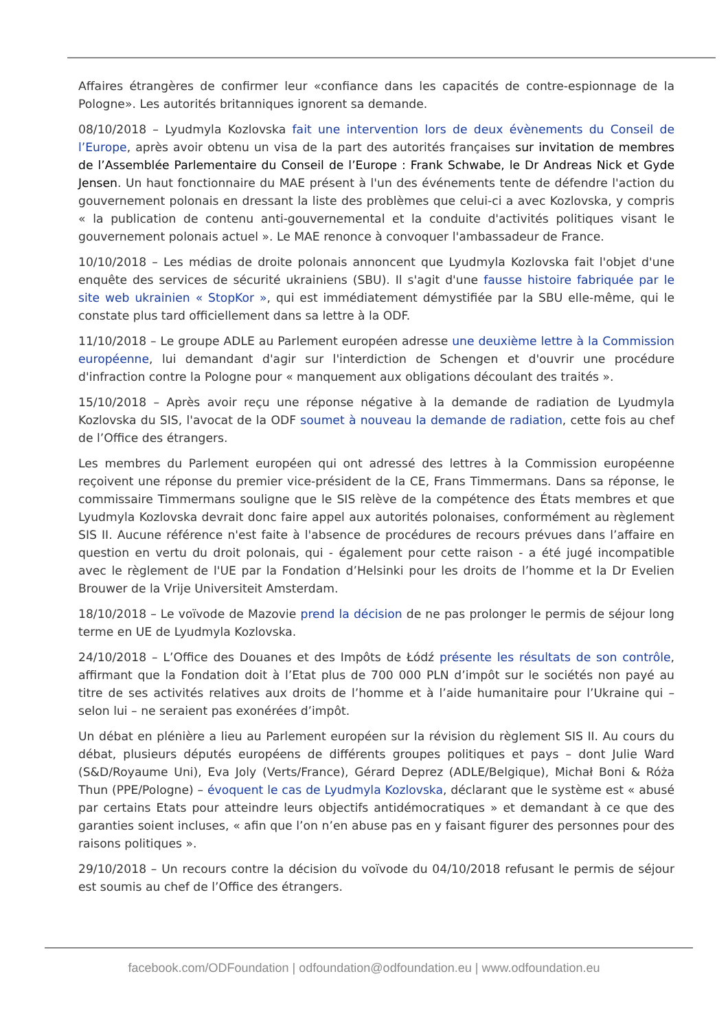Affaires étrangères de confirmer leur «confiance dans les capacités de contre-espionnage de la Pologne». Les autorités britanniques ignorent sa demande.
08/10/2018 – Lyudmyla Kozlovska fait une intervention lors de deux évènements du Conseil de l’Europe, après avoir obtenu un visa de la part des autorités françaises sur invitation de membres de l’Assemblée Parlementaire du Conseil de l’Europe : Frank Schwabe, le Dr Andreas Nick et Gyde Jensen. Un haut fonctionnaire du MAE présent à l'un des événements tente de défendre l'action du gouvernement polonais en dressant la liste des problèmes que celui-ci a avec Kozlovska, y compris « la publication de contenu anti-gouvernemental et la conduite d'activités politiques visant le gouvernement polonais actuel ». Le MAE renonce à convoquer l'ambassadeur de France.
10/10/2018 – Les médias de droite polonais annoncent que Lyudmyla Kozlovska fait l'objet d'une enquête des services de sécurité ukrainiens (SBU). Il s'agit d'une fausse histoire fabriquée par le site web ukrainien « StopKor », qui est immédiatement démystifiée par la SBU elle-même, qui le constate plus tard officiellement dans sa lettre à la ODF.
11/10/2018 – Le groupe ADLE au Parlement européen adresse une deuxième lettre à la Commission européenne, lui demandant d'agir sur l'interdiction de Schengen et d'ouvrir une procédure d'infraction contre la Pologne pour « manquement aux obligations découlant des traités ».
15/10/2018 – Après avoir reçu une réponse négative à la demande de radiation de Lyudmyla Kozlovska du SIS, l'avocat de la ODF soumet à nouveau la demande de radiation, cette fois au chef de l’Office des étrangers.
Les membres du Parlement européen qui ont adressé des lettres à la Commission européenne reçoivent une réponse du premier vice-président de la CE, Frans Timmermans. Dans sa réponse, le commissaire Timmermans souligne que le SIS relève de la compétence des États membres et que Lyudmyla Kozlovska devrait donc faire appel aux autorités polonaises, conformément au règlement SIS II. Aucune référence n'est faite à l'absence de procédures de recours prévues dans l’affaire en question en vertu du droit polonais, qui - également pour cette raison - a été jugé incompatible avec le règlement de l'UE par la Fondation d’Helsinki pour les droits de l’homme et la Dr Evelien Brouwer de la Vrije Universiteit Amsterdam.
18/10/2018 – Le voïvode de Mazovie prend la décision de ne pas prolonger le permis de séjour long terme en UE de Lyudmyla Kozlovska.
24/10/2018 – L’Office des Douanes et des Impôts de Łódź présente les résultats de son contrôle, affirmant que la Fondation doit à l’Etat plus de 700 000 PLN d’impôt sur le sociétés non payé au titre de ses activités relatives aux droits de l’homme et à l’aide humanitaire pour l’Ukraine qui – selon lui – ne seraient pas exonérées d’impôt.
Un débat en plénière a lieu au Parlement européen sur la révision du règlement SIS II. Au cours du débat, plusieurs députés européens de différents groupes politiques et pays – dont Julie Ward (S&D/Royaume Uni), Eva Joly (Verts/France), Gérard Deprez (ADLE/Belgique), Michał Boni & Róża Thun (PPE/Pologne) – évoquent le cas de Lyudmyla Kozlovska, déclarant que le système est « abusé par certains Etats pour atteindre leurs objectifs antidémocratiques » et demandant à ce que des garanties soient incluses, « afin que l’on n’en abuse pas en y faisant figurer des personnes pour des raisons politiques ».
29/10/2018 – Un recours contre la décision du voïvode du 04/10/2018 refusant le permis de séjour est soumis au chef de l’Office des étrangers.
facebook.com/ODFoundation | odfoundation@odfoundation.eu | www.odfoundation.eu